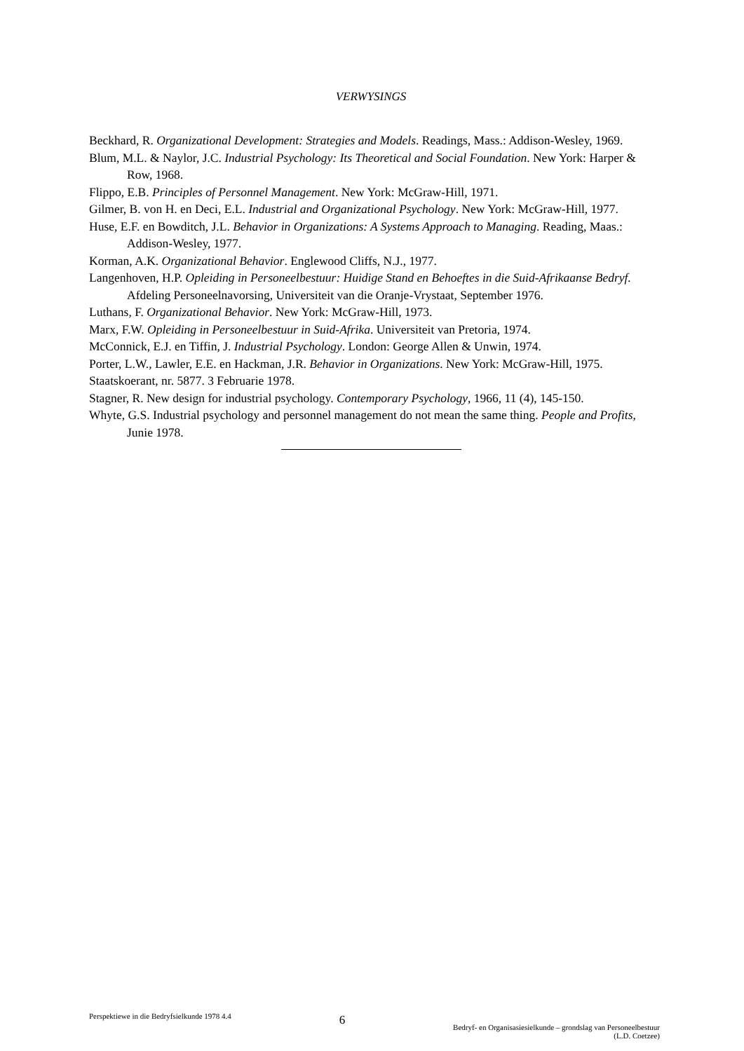VERWYSINGS
Beckhard, R. Organizational Development: Strategies and Models. Readings, Mass.: Addison-Wesley, 1969.
Blum, M.L. & Naylor, J.C. Industrial Psychology: Its Theoretical and Social Foundation. New York: Harper & Row, 1968.
Flippo, E.B. Principles of Personnel Management. New York: McGraw-Hill, 1971.
Gilmer, B. von H. en Deci, E.L. Industrial and Organizational Psychology. New York: McGraw-Hill, 1977.
Huse, E.F. en Bowditch, J.L. Behavior in Organizations: A Systems Approach to Managing. Reading, Maas.: Addison-Wesley, 1977.
Korman, A.K. Organizational Behavior. Englewood Cliffs, N.J., 1977.
Langenhoven, H.P. Opleiding in Personeelbestuur: Huidige Stand en Behoeftes in die Suid-Afrikaanse Bedryf. Afdeling Personeelnavorsing, Universiteit van die Oranje-Vrystaat, September 1976.
Luthans, F. Organizational Behavior. New York: McGraw-Hill, 1973.
Marx, F.W. Opleiding in Personeelbestuur in Suid-Afrika. Universiteit van Pretoria, 1974.
McConnick, E.J. en Tiffin, J. Industrial Psychology. London: George Allen & Unwin, 1974.
Porter, L.W., Lawler, E.E. en Hackman, J.R. Behavior in Organizations. New York: McGraw-Hill, 1975.
Staatskoerant, nr. 5877. 3 Februarie 1978.
Stagner, R. New design for industrial psychology. Contemporary Psychology, 1966, 11 (4), 145-150.
Whyte, G.S. Industrial psychology and personnel management do not mean the same thing. People and Profits, Junie 1978.
Perspektiewe in die Bedryfsielkunde 1978 4.4
6
Bedryf- en Organisasiesielkunde – grondslag van Personeelbestuur
(L.D. Coetzee)